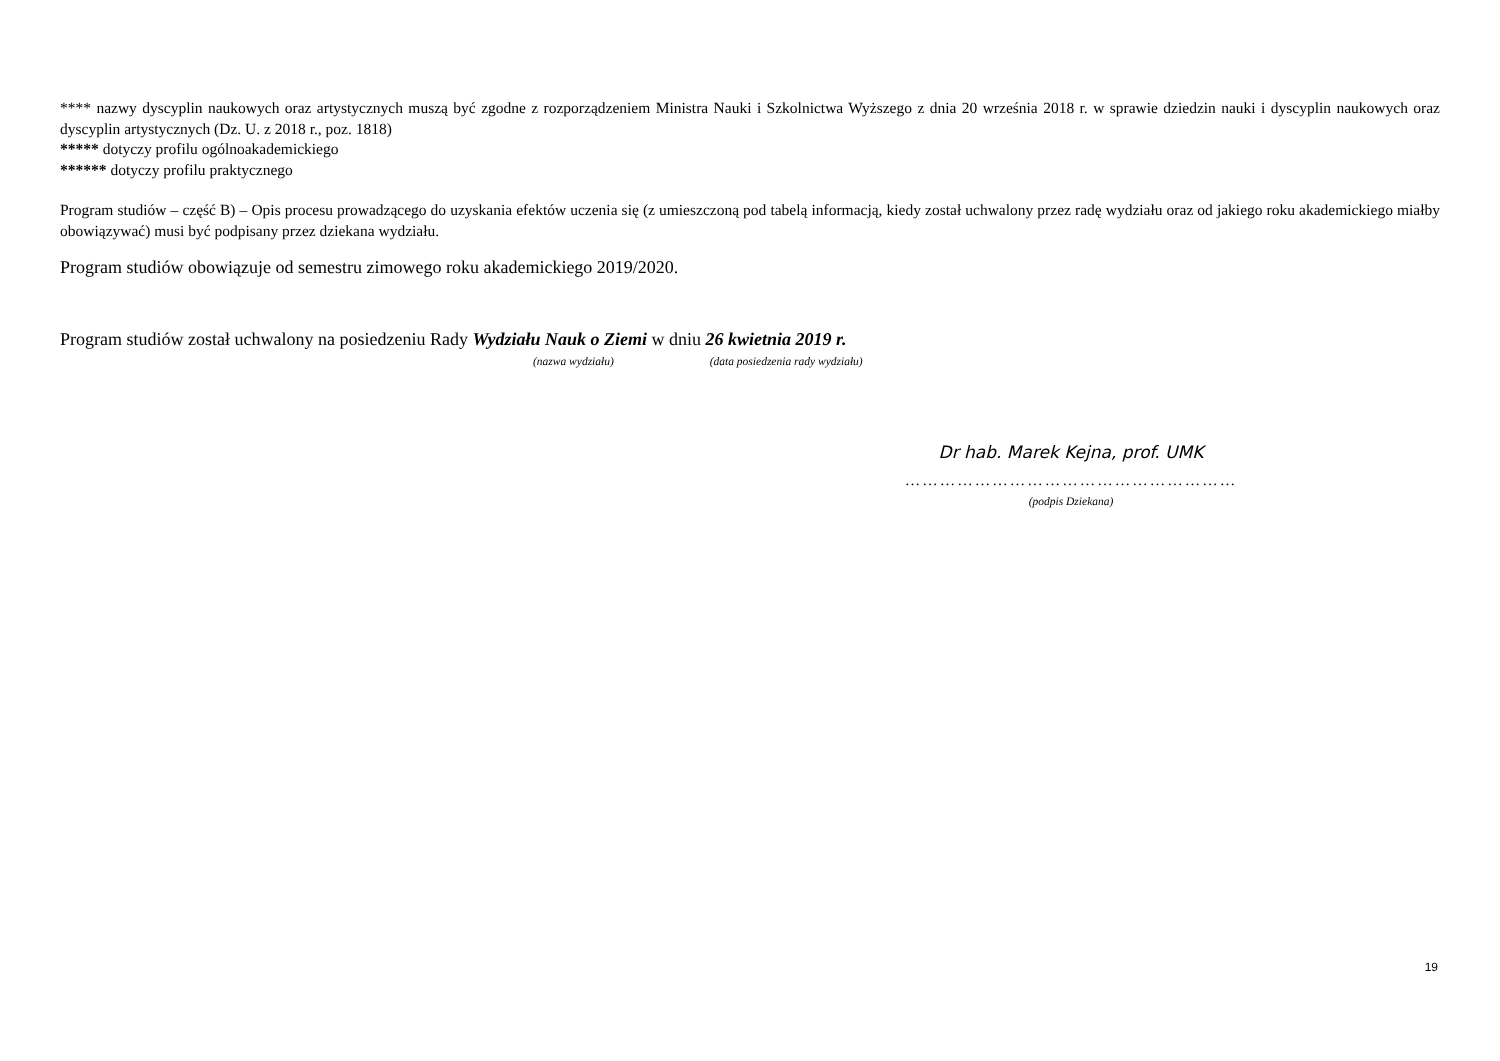**** nazwy dyscyplin naukowych oraz artystycznych muszą być zgodne z rozporządzeniem Ministra Nauki i Szkolnictwa Wyższego z dnia 20 września 2018 r. w sprawie dziedzin nauki i dyscyplin naukowych oraz dyscyplin artystycznych (Dz. U. z 2018 r., poz. 1818)
***** dotyczy profilu ogólnoakademickiego
****** dotyczy profilu praktycznego
Program studiów – część B) – Opis procesu prowadzącego do uzyskania efektów uczenia się (z umieszczoną pod tabelą informacją, kiedy został uchwalony przez radę wydziału oraz od jakiego roku akademickiego miałby obowiązywać) musi być podpisany przez dziekana wydziału.
Program studiów obowiązuje od semestru zimowego roku akademickiego 2019/2020.
Program studiów został uchwalony na posiedzeniu Rady Wydziału Nauk o Ziemi w dniu 26 kwietnia 2019 r.
(nazwa wydziału) (data posiedzenia rady wydziału)
Dr hab. Marek Kejna, prof. UMK
…………………………………………………
(podpis Dziekana)
19